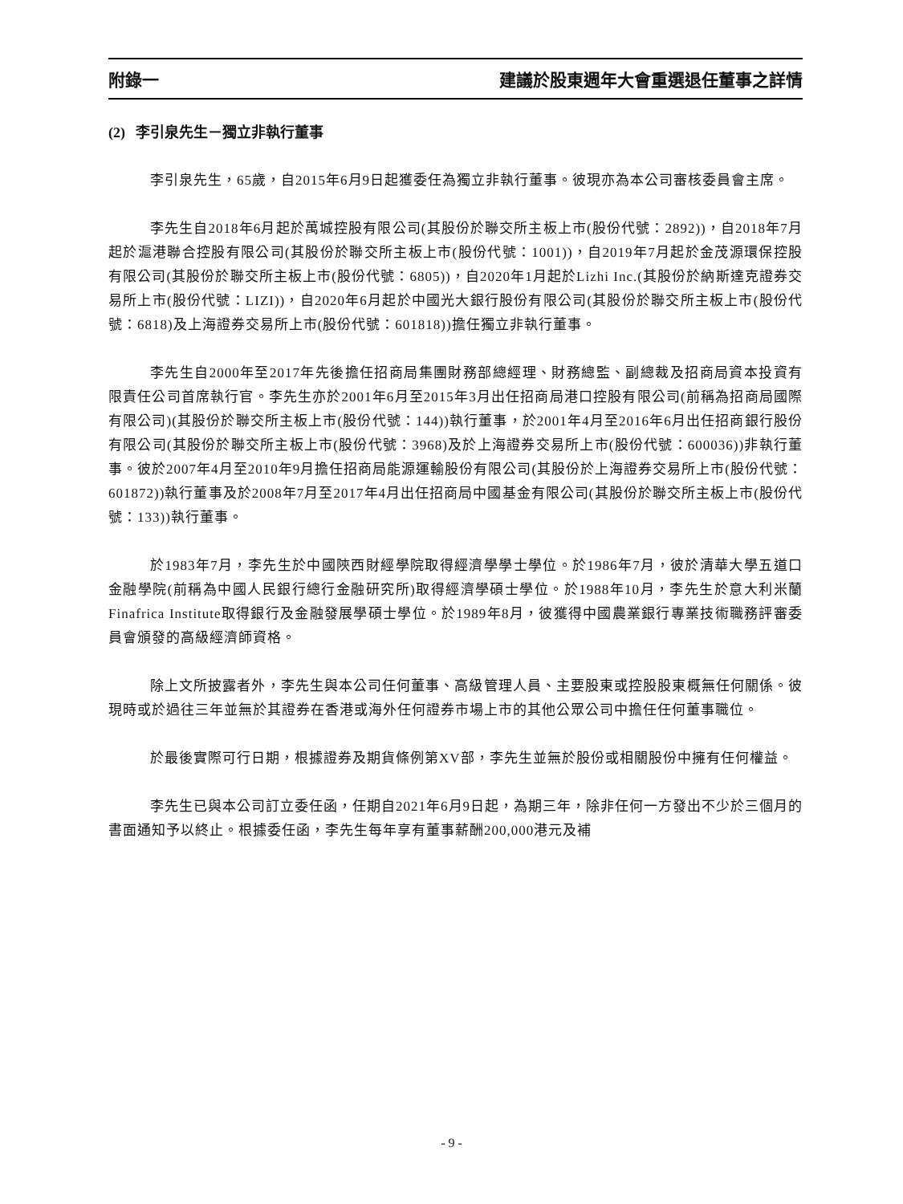附錄一 建議於股東週年大會重選退任董事之詳情
(2) 李引泉先生－獨立非執行董事
李引泉先生，65歲，自2015年6月9日起獲委任為獨立非執行董事。彼現亦為本公司審核委員會主席。
李先生自2018年6月起於萬城控股有限公司(其股份於聯交所主板上市(股份代號：2892))，自2018年7月起於滬港聯合控股有限公司(其股份於聯交所主板上市(股份代號：1001))，自2019年7月起於金茂源環保控股有限公司(其股份於聯交所主板上市(股份代號：6805))，自2020年1月起於Lizhi Inc.(其股份於納斯達克證券交易所上市(股份代號：LIZI))，自2020年6月起於中國光大銀行股份有限公司(其股份於聯交所主板上市(股份代號：6818)及上海證券交易所上市(股份代號：601818))擔任獨立非執行董事。
李先生自2000年至2017年先後擔任招商局集團財務部總經理、財務總監、副總裁及招商局資本投資有限責任公司首席執行官。李先生亦於2001年6月至2015年3月出任招商局港口控股有限公司(前稱為招商局國際有限公司)(其股份於聯交所主板上市(股份代號：144))執行董事，於2001年4月至2016年6月出任招商銀行股份有限公司(其股份於聯交所主板上市(股份代號：3968)及於上海證券交易所上市(股份代號：600036))非執行董事。彼於2007年4月至2010年9月擔任招商局能源運輸股份有限公司(其股份於上海證券交易所上市(股份代號：601872))執行董事及於2008年7月至2017年4月出任招商局中國基金有限公司(其股份於聯交所主板上市(股份代號：133))執行董事。
於1983年7月，李先生於中國陝西財經學院取得經濟學學士學位。於1986年7月，彼於清華大學五道口金融學院(前稱為中國人民銀行總行金融研究所)取得經濟學碩士學位。於1988年10月，李先生於意大利米蘭Finafrica Institute取得銀行及金融發展學碩士學位。於1989年8月，彼獲得中國農業銀行專業技術職務評審委員會頒發的高級經濟師資格。
除上文所披露者外，李先生與本公司任何董事、高級管理人員、主要股東或控股股東概無任何關係。彼現時或於過往三年並無於其證券在香港或海外任何證券市場上市的其他公眾公司中擔任任何董事職位。
於最後實際可行日期，根據證券及期貨條例第XV部，李先生並無於股份或相關股份中擁有任何權益。
李先生已與本公司訂立委任函，任期自2021年6月9日起，為期三年，除非任何一方發出不少於三個月的書面通知予以終止。根據委任函，李先生每年享有董事薪酬200,000港元及補
- 9 -